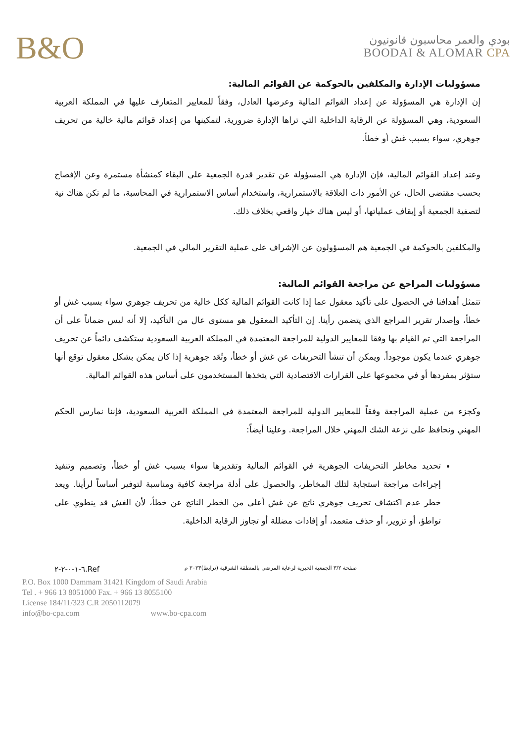B&O
بودي والعمر محاسبون قانونيون
BOODAI & ALOMAR CPA
مسؤوليات الإدارة والمكلفين بالحوكمة عن القوائم المالية:
إن الإدارة هي المسؤولة عن إعداد القوائم المالية وعرضها العادل، وفقاً للمعايير المتعارف عليها في المملكة العربية السعودية، وهي المسؤولة عن الرقابة الداخلية التي تراها الإدارة ضرورية، لتمكينها من إعداد قوائم مالية خالية من تحريف جوهري، سواء بسبب غش أو خطأ.
وعند إعداد القوائم المالية، فإن الإدارة هي المسؤولة عن تقدير قدرة الجمعية على البقاء كمنشأة مستمرة وعن الإفصاح بحسب مقتضى الحال، عن الأمور ذات العلاقة بالاستمرارية، واستخدام أساس الاستمرارية في المحاسبة، ما لم تكن هناك نية لتصفية الجمعية أو إيقاف عملياتها، أو ليس هناك خيار واقعي بخلاف ذلك.
والمكلفين بالحوكمة في الجمعية هم المسؤولون عن الإشراف على عملية التقرير المالي في الجمعية.
مسؤوليات المراجع عن مراجعة القوائم المالية:
تتمثل أهدافنا في الحصول على تأكيد معقول عما إذا كانت القوائم المالية ككل خالية من تحريف جوهري سواء بسبب غش أو خطأ، وإصدار تقرير المراجع الذي يتضمن رأينا. إن التأكيد المعقول هو مستوى عال من التأكيد، إلا أنه ليس ضماناً على أن المراجعة التي تم القيام بها وفقا للمعايير الدولية للمراجعة المعتمدة في المملكة العربية السعودية ستكشف دائماً عن تحريف جوهري عندما يكون موجوداً. ويمكن أن تنشأ التحريفات عن غش أو خطأ، وتُعَد جوهرية إذا كان يمكن بشكل معقول توقع أنها ستؤثر بمفردها أو في مجموعها على القرارات الاقتصادية التي يتخذها المستخدمون على أساس هذه القوائم المالية.
وكجزء من عملية المراجعة وفقاً للمعايير الدولية للمراجعة المعتمدة في المملكة العربية السعودية، فإننا نمارس الحكم المهني ونحافظ على نزعة الشك المهني خلال المراجعة. وعلينا أيضاً:
تحديد مخاطر التحريفات الجوهرية في القوائم المالية وتقديرها سواء بسبب غش أو خطأ، وتصميم وتنفيذ إجراءات مراجعة استجابة لتلك المخاطر، والحصول على أدلة مراجعة كافية ومناسبة لتوفير أساساً لرأينا. ويعد خطر عدم اكتشاف تحريف جوهري ناتج عن غش أعلى من الخطر الناتج عن خطأ، لأن الغش قد ينطوي على تواطؤ، أو تزوير، أو حذف متعمد، أو إفادات مضللة أو تجاوز الرقابة الداخلية.
صفحة ٣/٢ الجمعية الخيرية لرعاية المرضى بالمنطقة الشرقية (ترابط)٢٠٢٣ م Ref.٦-١-٠-٢-٢
P.O. Box 1000 Dammam 31421 Kingdom of Saudi Arabia
Tel . + 966 13 8051000 Fax. + 966 13 8055100
License 184/11/323 C.R 2050112079
info@bo-cpa.com www.bo-cpa.com